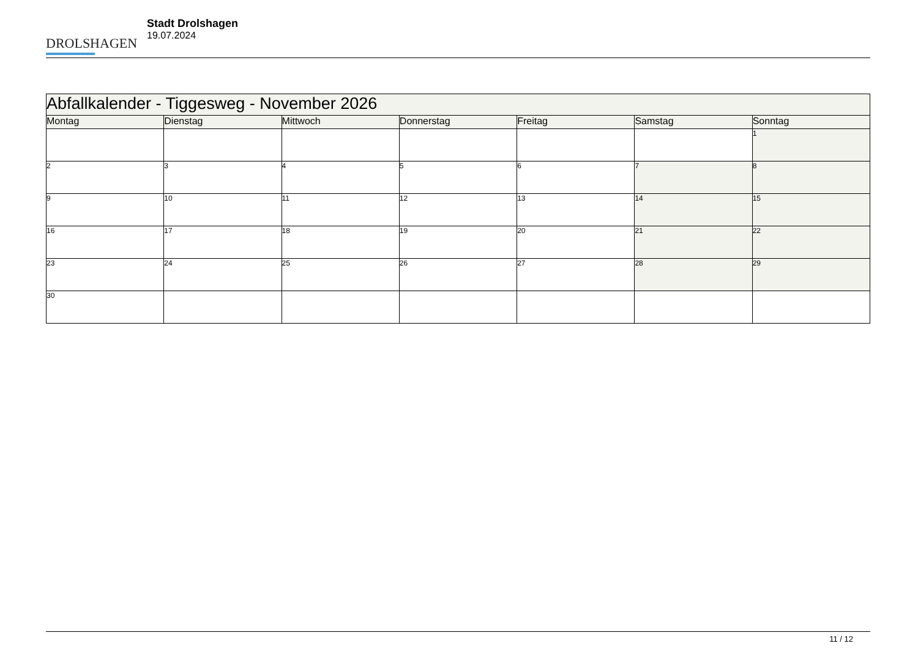DROLSHAGEN
Stadt Drolshagen
19.07.2024
| Abfallkalender - Tiggesweg - November 2026 | | | | | | |
| --- | --- | --- | --- | --- | --- | --- |
| Montag | Dienstag | Mittwoch | Donnerstag | Freitag | Samstag | Sonntag |
| | | | | | | 1 |
| 2 | 3 | 4 | 5 | 6 | 7 | 8 |
| 9 | 10 | 11 | 12 | 13 | 14 | 15 |
| 16 | 17 | 18 | 19 | 20 | 21 | 22 |
| 23 | 24 | 25 | 26 | 27 | 28 | 29 |
| 30 | | | | | | |
11 / 12